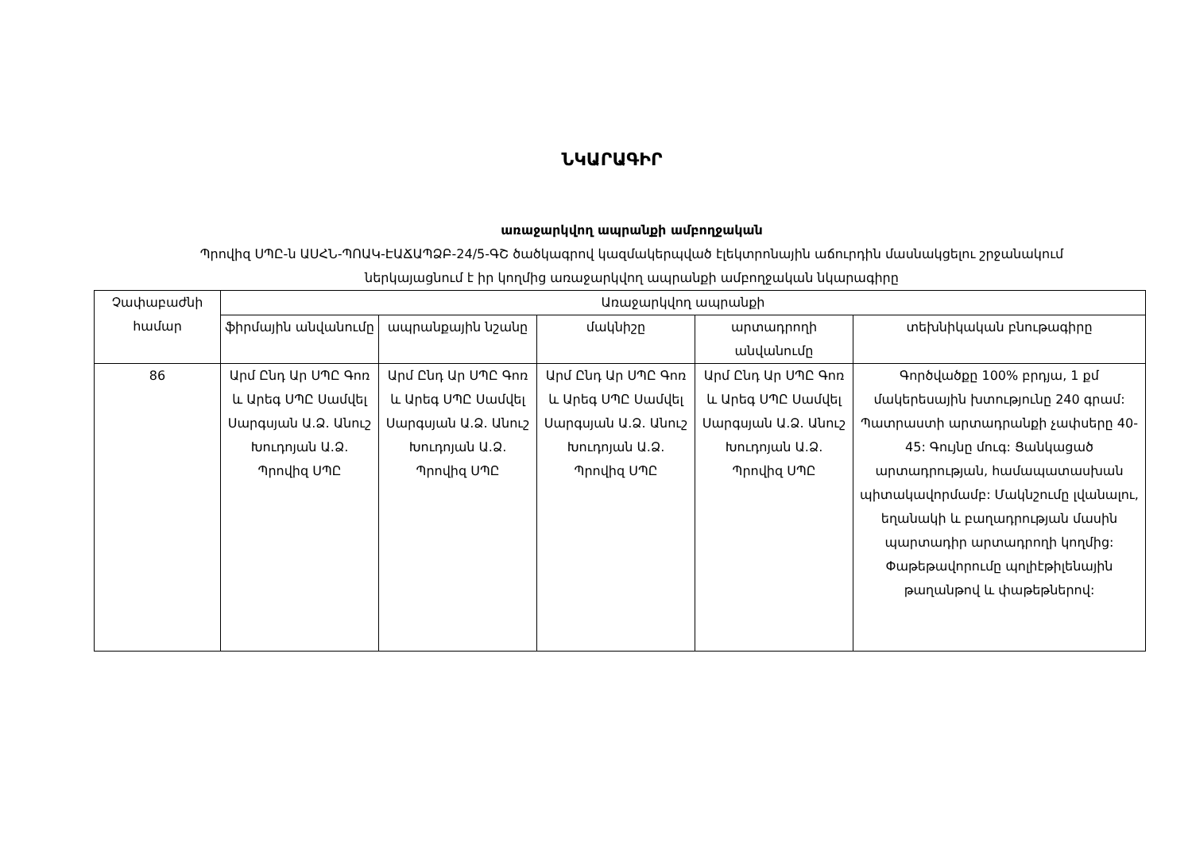ՆԿԱՐԱԳԻՐ
առաջարկվող ապրանքի ամբողջական
Պրովիզ ՍՊԸ-ն ԱՍՀՆ-ՊՈԱԿ-ԷԱՃԱՊՁԲ-24/5-ԳՇ ծածկագրով կազմակերպված էլեկտրոնային աճուրդին մասնակցելու շրջանակում
ներկայացնում է իր կողմից առաջարկվող ապրանքի ամբողջական նկարագիրը
| Չափաբաժնի համար | Առաջարկվող ապրանքի | | | | |
| --- | --- | --- | --- | --- | --- |
| | ֆիրմային անվանումը | ապրանքային նշանը | մակնիշը | արտադրողի անվանումը | տեխնիկական բնութագիրը |
| 86 | Արմ Ընդ Ար ՍՊԸ Գոռ և Արեգ ՍՊԸ Սամվել Սարգսյան Ա.Ձ. Անուշ Խուդոյան Ա.Ձ. Պրովիզ ՍՊԸ | Արմ Ընդ Ար ՍՊԸ Գոռ և Արեգ ՍՊԸ Սամվել Սարգսյան Ա.Ձ. Անուշ Խուդոյան Ա.Ձ. Պրովիզ ՍՊԸ | Արմ Ընդ Ար ՍՊԸ Գոռ և Արեգ ՍՊԸ Սամվել Սարգսյան Ա.Ձ. Անուշ Խուդոյան Ա.Ձ. Պրովիզ ՍՊԸ | Արմ Ընդ Ար ՍՊԸ Գոռ և Արեգ ՍՊԸ Սամվել Սարգսյան Ա.Ձ. Անուշ Խուդոյան Ա.Ձ. Պրովիզ ՍՊԸ | Գործվածքը 100% բրդյա, 1 քմ մակերեսային խտությունը 240 գրամ: Պատրաստի արտադրանքի չափսերը 40-45: Գույնը մուգ: Ցանկացած արտադրության, համապատասխան պիտակավորմամբ: Մակնշումը լվանալու, եղանակի և բաղադրության մասին պարտադիր արտադրողի կողմից: Փաթեթավորումը պոլիէթիլենային թաղանթով և փաթեթներով: |